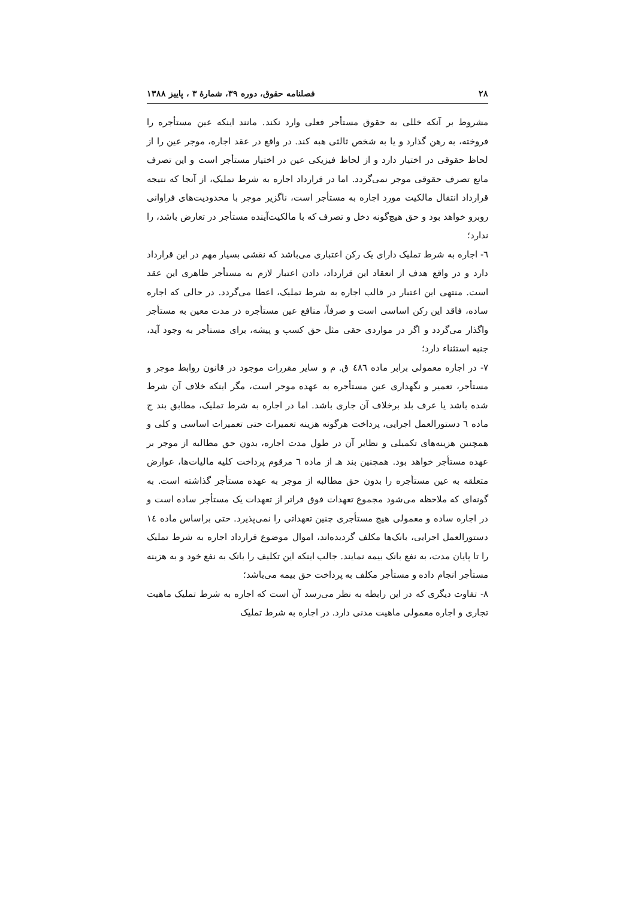۲۸ فصلنامه حقوق، دوره ۳۹، شمارهٔ ۳ ، پاییز ۱۳۸۸
مشروط بر آنکه خللی به حقوق مستأجر فعلی وارد نکند. مانند اینکه عین مستأجره را فروخته، به رهن گذارد و یا به شخص ثالثی هبه کند. در واقع در عقد اجاره، موجر عین را از لحاظ حقوقی در اختیار دارد و از لحاظ فیزیکی عین در اختیار مستأجر است و این تصرف مانع تصرف حقوقی موجر نمی‌گردد. اما در قرارداد اجاره به شرط تملیک، از آنجا که نتیجه قرارداد انتقال مالکیت مورد اجاره به مستأجر است، ناگزیر موجر با محدودیت‌های فراوانی روبرو خواهد بود و حق هیچ‌گونه دخل و تصرف که با مالکیت‌آینده مستأجر در تعارض باشد، را ندارد؛
٦- اجاره به شرط تملیک دارای یک رکن اعتباری می‌باشد که نقشی بسیار مهم در این قرارداد دارد و در واقع هدف از انعقاد این قرارداد، دادن اعتبار لازم به مستأجر ظاهری این عقد است. منتهی این اعتبار در قالب اجاره به شرط تملیک، اعطا می‌گردد. در حالی که اجاره ساده، فاقد این رکن اساسی است و صرفاً، منافع عین مستأجره در مدت معین به مستأجر واگذار می‌گردد و اگر در مواردی حقی مثل حق کسب و پیشه، برای مستأجر به وجود آید، جنبه استثناء دارد؛
٧- در اجاره معمولی برابر ماده ٤٨٦ ق. م و سایر مقررات موجود در قانون روابط موجر و مستأجر، تعمیر و نگهداری عین مستأجره به عهده موجر است، مگر اینکه خلاف آن شرط شده باشد یا عرف بلد برخلاف آن جاری باشد. اما در اجاره به شرط تملیک، مطابق بند ج ماده ٦ دستورالعمل اجرایی، پرداخت هرگونه هزینه تعمیرات حتی تعمیرات اساسی و کلی و همچنین هزینه‌های تکمیلی و نظایر آن در طول مدت اجاره، بدون حق مطالبه از موجر بر عهده مستأجر خواهد بود. همچنین بند هـ از ماده ٦ مرقوم پرداخت کلیه مالیات‌ها، عوارض متعلقه به عین مستأجره را بدون حق مطالبه از موجر به عهده مستأجر گذاشته است. به گونه‌ای که ملاحظه می‌شود مجموع تعهدات فوق فراتر از تعهدات یک مستأجر ساده است و در اجاره ساده و معمولی هیچ مستأجری چنین تعهداتی را نمی‌پذیرد. حتی براساس ماده ١٤ دستورالعمل اجرایی، بانک‌ها مکلف گردیده‌اند، اموال موضوع قرارداد اجاره به شرط تملیک را تا پایان مدت، به نفع بانک بیمه نمایند. جالب اینکه این تکلیف را بانک به نفع خود و به هزینه مستأجر انجام داده و مستأجر مکلف به پرداخت حق بیمه می‌باشد؛
٨- تفاوت دیگری که در این رابطه به نظر می‌رسد آن است که اجاره به شرط تملیک ماهیت تجاری و اجاره معمولی ماهیت مدنی دارد. در اجاره به شرط تملیک